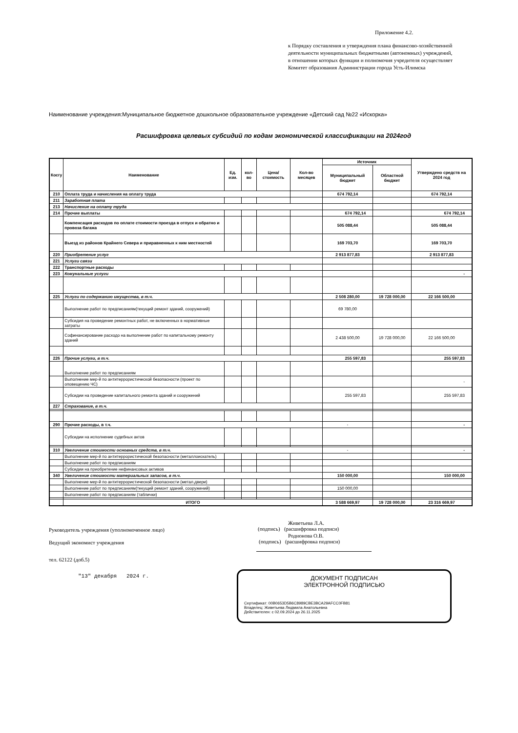Приложение 4.2.
к Порядку составления и утверждения плана финансово-хозяйственной деятельности муниципальных бюджетными (автономных) учреждений, в отношении которых функции и полномочия учредителя осуществляет Комитет образования Администрации города Усть-Илимска
Наименование учреждения:Муниципальное бюджетное дошкольное образовательное учреждение «Детский сад №22 «Искорка»
Расшифровка целевых субсидий по кодам экономической классификации на 2024год
| Косгу | Наименование | Ед. изм. | кол-во | Цена/ стоимость | Кол-во месяцев | Источник | | Утверждено средств на 2024 год |
| --- | --- | --- | --- | --- | --- | --- | --- | --- |
| | | | | | | Муниципальный бюджет | Областной бюджет | |
| 210 | Оплата труда и начисления на оплату труда | | | | | 674 792,14 | | 674 792,14 |
| 211 | Заработная плата | | | | | | | |
| 213 | Начисление на оплату труда | | | | | | | |
| 214 | Прочие выплаты | | | | | 674 792,14 | | 674 792,14 |
| | Компенсация расходов по оплате стоимости проезда в отпуск и обратно и провоза багажа | | | | | 505 088,44 | | 505 088,44 |
| | Выезд из районов Крайнего Севера и приравненных к ним местностей | | | | | 169 703,70 | | 169 703,70 |
| 220 | Приобретение услуг | | | | | 2 913 877,83 | | 2 913 877,83 |
| 221 | Услуги связи | | | | | | | |
| 222 | Транспортные расходы | | | | | | | |
| 223 | Комунальные услуги | | | | | | | - |
| 225 | Услуги по содержанию имущества, в т.ч. | | | | | 2 508 280,00 | 19 728 000,00 | 22 166 500,00 |
| | Выполнение работ по предписаниям(текущий ремонт зданий, сооружений) | | | | | 69 780,00 | | |
| | Субсидия на проведение ремонтных работ, не включенных в нормативные затраты | | | | | | | |
| | Софинансирование расходо на выполнение работ по капитальному ремонту зданий | | | | | 2 438 500,00 | 19 728 000,00 | 22 166 500,00 |
| 226 | Прочие услуги, в т.ч. | | | | | 255 597,83 | | 255 597,83 |
| | Выполнение работ по предписаниям | | | | | | | |
| | Выполнение мер-й по антитеррористической безопасности (проект по оповещению ЧС) | | | | | | | - |
| | Субсидии на проведение капитального ремонта зданий и сооружений | | | | | 255 597,83 | | 255 597,83 |
| 227 | Страхование, в т.ч. | | | | | | | |
| 290 | Прочие расходы, в т.ч. | | | | | - | | - |
| | Субсидии на исполнение судебных актов | | | | | | | |
| 310 | Увеличение стоимости основных средств, в т.ч. | | | | | - | | - |
| | Выполнение мер-й по антитеррористической безопасности (металлоискатель) | | | | | | | |
| | Выполнение работ по предписаниям | | | | | | | |
| | Субсидии на приобретение нефинансовых активов | | | | | | | |
| 340 | Увеличение стоимости материальных запасов, в т.ч. | | | | | 150 000,00 | | 150 000,00 |
| | Выполнение мер-й по антитеррористической безопасности (метал.двери) | | | | | | | |
| | Выполнение работ по предписаниям(текущий ремонт зданий, сооружений) | | | | | 150 000,00 | | |
| | Выполнение работ по предписаниям (таблички) | | | | | | | |
| | ИТОГО | | | | | 3 588 669,97 | 19 728 000,00 | 23 316 669,97 |
Руководитель учреждения (уполномоченное лицо)
Живетьева Л.А.
(подпись) (расшифровка подписи)
Ведущий экономист учреждения
Родионова О.В.
(подпись) (расшифровка подписи)
тел. 62122 (доб.5)
"13" декабря 2024 г.
ДОКУМЕНТ ПОДПИСАН
ЭЛЕКТРОННОЙ ПОДПИСЬЮ
Сертификат: 00B0653D5B6C8989CBE3BCA29AFCC0FB81
Владелец: Живетьева Людмила Анатольевна
Действителен: с 02.09.2024 до 26.11.2025